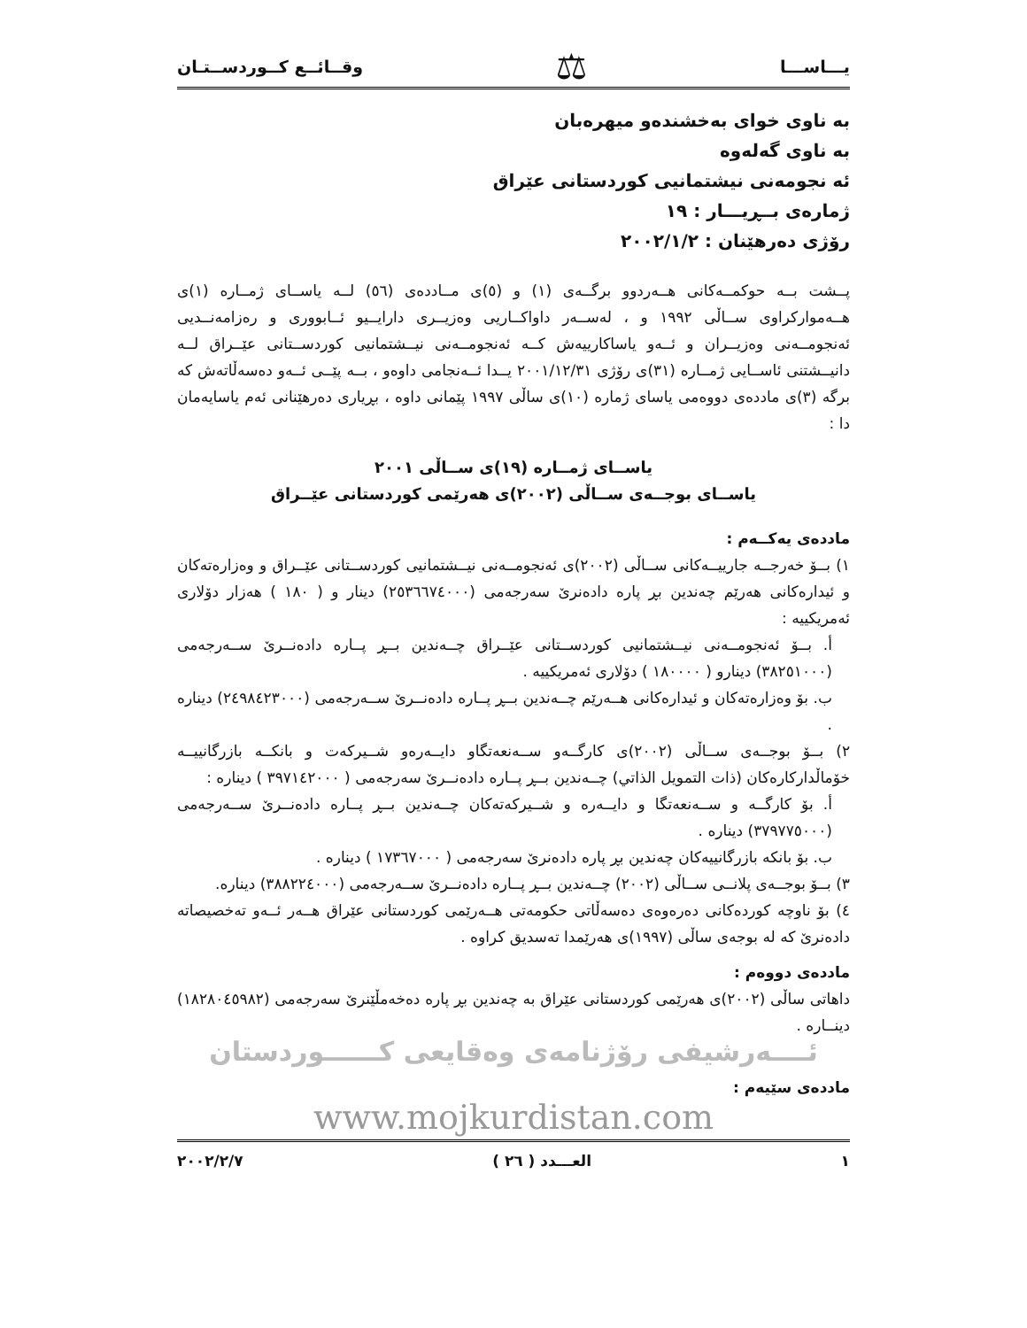یـــاســـا ⚖ وقــائــع كــوردســتـان
به ناوی خوای بەخشندەو میهرەبان
به ناوی گەلەوە
ئه نجومەنی نیشتمانیی کوردستانی عێراق
ژمارەی بــڕیـــار : ١٩
رۆژی دەرهێنان : ٢٠٠٢/١/٢
پــشت بــه حوکمــەکانی هــەردوو برگــەی (١) و (٥)ی مــاددەی (٥٦) لــه یاســای ژمــارە (١)ی هــەموارکراوی ســاڵی ١٩٩٢ و ، لەســەر داواکــاریی وەزیــری دارایــیو ئــابووری و رەزامەنــدیی ئەنجومــەنی وەزیــران و ئــەو یاساکارییەش کــە ئەنجومــەنی نیــشتمانیی کوردســتانی عێــراق لــە دانیــشتنی ئاســایی ژمــارە (٣١)ی رۆژی ٢٠٠١/١٢/٣١ یــدا ئــەنجامی داوەو ، بــە پێــی ئــەو دەسەڵاتەش کە برگە (٣)ی ماددەی دووەمی یاسای ژمارە (١٠)ی ساڵی ١٩٩٧ پێمانی داوە ، بڕیاری دەرهێنانی ئەم یاسایەمان دا :
یاســای ژمــارە (١٩)ی ســاڵی ٢٠٠١
یاســای بوجــەی ســاڵی (٢٠٠٢)ی هەرێمی کوردستانی عێــراق
ماددەی یەکــەم :
١) بــۆ خەرجــە جارییــەکانی ســاڵی (٢٠٠٢)ی ئەنجومــەنی نیــشتمانیی کوردســتانی عێــراق و وەزارەتەکان و ئیدارەکانی هەرێم چەندین بڕ پارە دادەنرێ سەرجەمی (٢٥٣٦٦٧٤٠٠٠) دینار و ( ١٨٠ ) هەزار دۆلاری ئەمریکییە :
أ. بــۆ ئەنجومــەنی نیــشتمانیی کوردســتانی عێــراق چــەندین بــڕ پــارە دادەنــرێ ســەرجەمی (٣٨٢٥١٠٠٠) دینارو ( ١٨٠٠٠٠ ) دۆلاری ئەمریکییە .
ب. بۆ وەزارەتەکان و ئیدارەکانی هــەرێم چــەندین بــڕ پــارە دادەنــرێ ســەرجەمی (٢٤٩٨٤٢٣٠٠٠) دینارە .
٢) بــۆ بوجــەی ســاڵی (٢٠٠٢)ی کارگــەو ســەنعەتگاو دایــەرەو شــیرکەت و بانکــە بازرگانییــە خۆماڵدارکارەکان (ذات التمویل الذاتي) چــەندین بــڕ پــارە دادەنــرێ سەرجەمی ( ٣٩٧١٤٢٠٠٠ ) دینارە :
أ. بۆ کارگــە و ســەنعەتگا و دایــەرە و شــیرکەتەکان چــەندین بــڕ پــارە دادەنــرێ ســەرجەمی (٣٧٩٧٧٥٠٠٠) دینارە .
ب. بۆ بانکە بازرگانییەکان چەندین بڕ پارە دادەنرێ سەرجەمی ( ١٧٣٦٧٠٠٠ ) دینارە .
٣) بــۆ بوجــەی پلانــی ســاڵی (٢٠٠٢) چــەندین بــڕ پــارە دادەنــرێ ســەرجەمی (٣٨٨٢٢٤٠٠٠) دینارە.
٤) بۆ ناوچە کوردەکانی دەرەوەی دەسەڵاتی حکومەتی هــەرێمی کوردستانی عێراق هــەر ئــەو تەخصیصاتە دادەنرێ کە لە بوجەی ساڵی (١٩٩٧)ی هەرێمدا تەسدیق کراوە .
ماددەی دووەم :
داهاتی ساڵی (٢٠٠٢)ی هەرێمی کوردستانی عێراق بە چەندین بڕ پارە دەخەمڵێنرێ سەرجەمی (١٨٢٨٠٤٥٩٨٢) دینــارە .
ئــــەرشیفی رۆژنامەی وەقایعی کــــــوردستان
ماددەی سێیەم :
www.mojkurdistan.com
١ العـــدد ( ٢٦ ) ٢٠٠٢/٢/٧